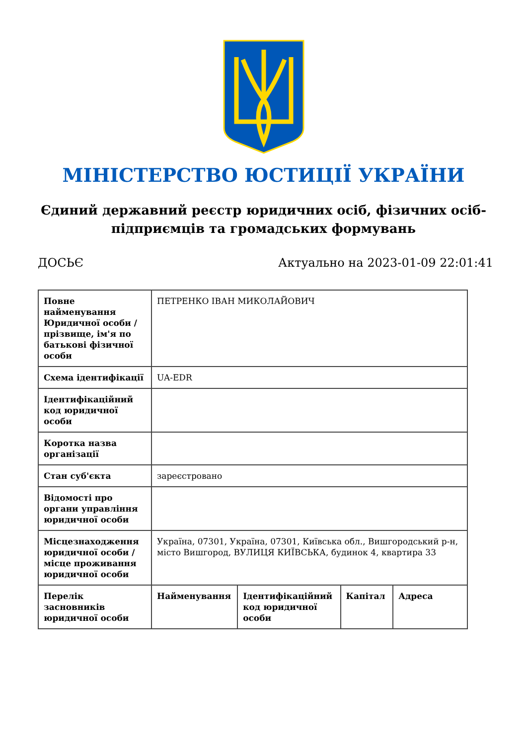МІНІСТЕРСТВО ЮСТИЦІЇ УКРАЇНИ
Єдиний державний реєстр юридичних осіб, фізичних осіб-підприємців та громадських формувань
ДОСЬЄ Актуально на 2023-01-09 22:01:41
| Повне найменування Юридичної особи / прізвище, ім'я по батькові фізичної особи | ПЕТРЕНКО ІВАН МИКОЛАЙОВИЧ | | | |
| Схема ідентифікації | UA-EDR | | | |
| Ідентифікаційний код юридичної особи | | | | |
| Коротка назва організації | | | | |
| Стан суб'єкта | зареєстровано | | | |
| Відомості про органи управління юридичної особи | | | | |
| Місцезнаходження юридичної особи / місце проживання юридичної особи | Україна, 07301, Україна, 07301, Київська обл., Вишгородський р-н, місто Вишгород, ВУЛИЦЯ КИЇВСЬКА, будинок 4, квартира 33 | | | |
| Перелік засновників юридичної особи | Найменування | Ідентифікаційний код юридичної особи | Капітал | Адреса |